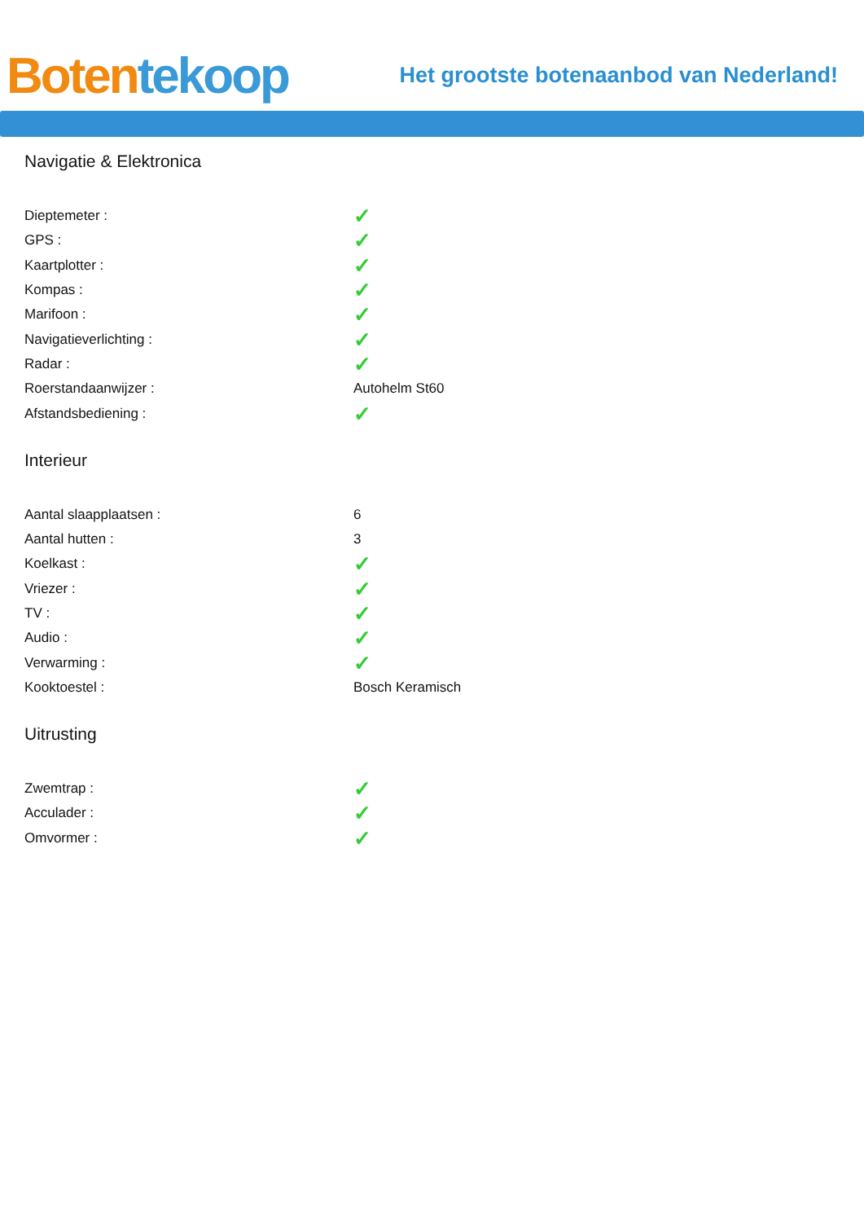Boten tekoop
Het grootste botenaanbod van Nederland!
Navigatie & Elektronica
| Dieptemeter : | ✓ |
| GPS : | ✓ |
| Kaartplotter : | ✓ |
| Kompas : | ✓ |
| Marifoon : | ✓ |
| Navigatieverlichting : | ✓ |
| Radar : | ✓ |
| Roerstandaanwijzer : | Autohelm St60 |
| Afstandsbediening : | ✓ |
Interieur
| Aantal slaapplaatsen : | 6 |
| Aantal hutten : | 3 |
| Koelkast : | ✓ |
| Vriezer : | ✓ |
| TV : | ✓ |
| Audio : | ✓ |
| Verwarming : | ✓ |
| Kooktoestel : | Bosch Keramisch |
Uitrusting
| Zwemtrap : | ✓ |
| Acculader : | ✓ |
| Omvormer : | ✓ |